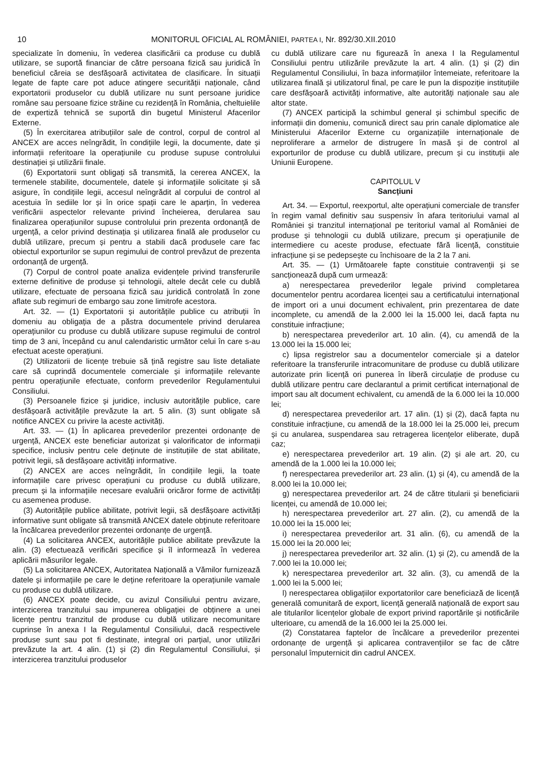10 MONITORUL OFICIAL AL ROMÂNIEI, PARTEA I, Nr. 892/30.XII.2010
specializate în domeniu, în vederea clasificării ca produse cu dublă utilizare, se suportă financiar de către persoana fizică sau juridică în beneficiul căreia se desfășoară activitatea de clasificare. În situații legate de fapte care pot aduce atingere securității naționale, când exportatorii produselor cu dublă utilizare nu sunt persoane juridice române sau persoane fizice străine cu rezidență în România, cheltuielile de expertiză tehnică se suportă din bugetul Ministerul Afacerilor Externe.
(5) În exercitarea atribuțiilor sale de control, corpul de control al ANCEX are acces neîngrădit, în condițiile legii, la documente, date și informații referitoare la operațiunile cu produse supuse controlului destinației și utilizării finale.
(6) Exportatorii sunt obligați să transmită, la cererea ANCEX, la termenele stabilite, documentele, datele și informațiile solicitate și să asigure, în condițiile legii, accesul neîngrădit al corpului de control al acestuia în sediile lor și în orice spații care le aparțin, în vederea verificării aspectelor relevante privind încheierea, derularea sau finalizarea operațiunilor supuse controlului prin prezenta ordonanță de urgență, a celor privind destinația și utilizarea finală ale produselor cu dublă utilizare, precum și pentru a stabili dacă produsele care fac obiectul exporturilor se supun regimului de control prevăzut de prezenta ordonanță de urgență.
(7) Corpul de control poate analiza evidențele privind transferurile externe definitive de produse și tehnologii, altele decât cele cu dublă utilizare, efectuate de persoana fizică sau juridică controlată în zone aflate sub regimuri de embargo sau zone limitrofe acestora.
Art. 32. — (1) Exportatorii și autoritățile publice cu atribuții în domeniu au obligația de a păstra documentele privind derularea operațiunilor cu produse cu dublă utilizare supuse regimului de control timp de 3 ani, începând cu anul calendaristic următor celui în care s-au efectuat aceste operațiuni.
(2) Utilizatorii de licențe trebuie să țină registre sau liste detaliate care să cuprindă documentele comerciale și informațiile relevante pentru operațiunile efectuate, conform prevederilor Regulamentului Consiliului.
(3) Persoanele fizice și juridice, inclusiv autoritățile publice, care desfășoară activitățile prevăzute la art. 5 alin. (3) sunt obligate să notifice ANCEX cu privire la aceste activități.
Art. 33. — (1) În aplicarea prevederilor prezentei ordonanțe de urgență, ANCEX este beneficiar autorizat și valorificator de informații specifice, inclusiv pentru cele deținute de instituțiile de stat abilitate, potrivit legii, să desfășoare activități informative.
(2) ANCEX are acces neîngrădit, în condițiile legii, la toate informațiile care privesc operațiuni cu produse cu dublă utilizare, precum și la informațiile necesare evaluării oricăror forme de activități cu asemenea produse.
(3) Autoritățile publice abilitate, potrivit legii, să desfășoare activități informative sunt obligate să transmită ANCEX datele obținute referitoare la încălcarea prevederilor prezentei ordonanțe de urgență.
(4) La solicitarea ANCEX, autoritățile publice abilitate prevăzute la alin. (3) efectuează verificări specifice și îl informează în vederea aplicării măsurilor legale.
(5) La solicitarea ANCEX, Autoritatea Națională a Vămilor furnizează datele și informațiile pe care le deține referitoare la operațiunile vamale cu produse cu dublă utilizare.
(6) ANCEX poate decide, cu avizul Consiliului pentru avizare, interzicerea tranzitului sau impunerea obligației de obținere a unei licențe pentru tranzitul de produse cu dublă utilizare necomunitare cuprinse în anexa I la Regulamentul Consiliului, dacă respectivele produse sunt sau pot fi destinate, integral ori parțial, unor utilizări prevăzute la art. 4 alin. (1) și (2) din Regulamentul Consiliului, și interzicerea tranzitului produselor
cu dublă utilizare care nu figurează în anexa I la Regulamentul Consiliului pentru utilizările prevăzute la art. 4 alin. (1) și (2) din Regulamentul Consiliului, în baza informațiilor întemeiate, referitoare la utilizarea finală și utilizatorul final, pe care le pun la dispoziție instituțiile care desfășoară activități informative, alte autorități naționale sau ale altor state.
(7) ANCEX participă la schimbul general și schimbul specific de informații din domeniu, comunică direct sau prin canale diplomatice ale Ministerului Afacerilor Externe cu organizațiile internaționale de neproliferare a armelor de distrugere în masă și de control al exporturilor de produse cu dublă utilizare, precum și cu instituții ale Uniunii Europene.
CAPITOLUL V
Sancțiuni
Art. 34. — Exportul, reexportul, alte operațiuni comerciale de transfer în regim vamal definitiv sau suspensiv în afara teritoriului vamal al României și tranzitul internațional pe teritoriul vamal al României de produse și tehnologii cu dublă utilizare, precum și operațiunile de intermediere cu aceste produse, efectuate fără licență, constituie infracțiune și se pedepsește cu închisoare de la 2 la 7 ani.
Art. 35. — (1) Următoarele fapte constituie contravenții și se sancționează după cum urmează:
a) nerespectarea prevederilor legale privind completarea documentelor pentru acordarea licenței sau a certificatului internațional de import ori a unui document echivalent, prin prezentarea de date incomplete, cu amendă de la 2.000 lei la 15.000 lei, dacă fapta nu constituie infracțiune;
b) nerespectarea prevederilor art. 10 alin. (4), cu amendă de la 13.000 lei la 15.000 lei;
c) lipsa registrelor sau a documentelor comerciale și a datelor referitoare la transferurile intracomunitare de produse cu dublă utilizare autorizate prin licență ori punerea în liberă circulație de produse cu dublă utilizare pentru care declarantul a primit certificat internațional de import sau alt document echivalent, cu amendă de la 6.000 lei la 10.000 lei;
d) nerespectarea prevederilor art. 17 alin. (1) și (2), dacă fapta nu constituie infracțiune, cu amendă de la 18.000 lei la 25.000 lei, precum și cu anularea, suspendarea sau retragerea licențelor eliberate, după caz;
e) nerespectarea prevederilor art. 19 alin. (2) și ale art. 20, cu amendă de la 1.000 lei la 10.000 lei;
f) nerespectarea prevederilor art. 23 alin. (1) și (4), cu amendă de la 8.000 lei la 10.000 lei;
g) nerespectarea prevederilor art. 24 de către titularii și beneficiarii licenței, cu amendă de 10.000 lei;
h) nerespectarea prevederilor art. 27 alin. (2), cu amendă de la 10.000 lei la 15.000 lei;
i) nerespectarea prevederilor art. 31 alin. (6), cu amendă de la 15.000 lei la 20.000 lei;
j) nerespectarea prevederilor art. 32 alin. (1) și (2), cu amendă de la 7.000 lei la 10.000 lei;
k) nerespectarea prevederilor art. 32 alin. (3), cu amendă de la 1.000 lei la 5.000 lei;
l) nerespectarea obligațiilor exportatorilor care beneficiază de licență generală comunitară de export, licență generală națională de export sau ale titularilor licențelor globale de export privind raportările și notificările ulterioare, cu amendă de la 16.000 lei la 25.000 lei.
(2) Constatarea faptelor de încălcare a prevederilor prezentei ordonanțe de urgență și aplicarea contravențiilor se fac de către personalul împuternicit din cadrul ANCEX.